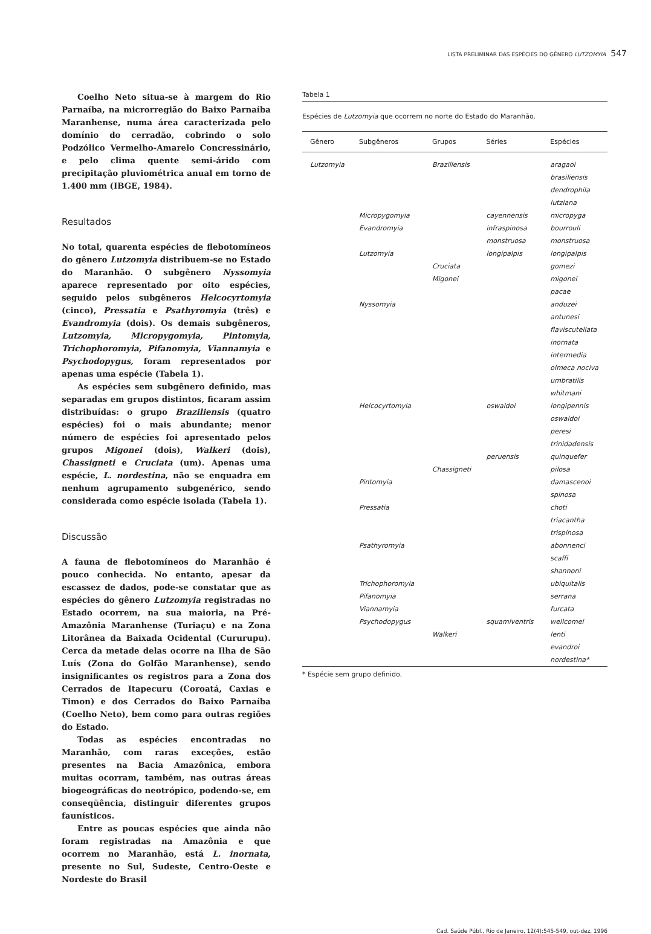LISTA PRELIMINAR DAS ESPÉCIES DO GÊNERO LUTZOMYIA 547
Coelho Neto situa-se à margem do Rio Parnaíba, na microrregião do Baixo Parnaíba Maranhense, numa área caracterizada pelo domínio do cerradão, cobrindo o solo Podzólico Vermelho-Amarelo Concressinário, e pelo clima quente semi-árido com precipitação pluviométrica anual em torno de 1.400 mm (IBGE, 1984).
Resultados
No total, quarenta espécies de flebotomíneos do gênero Lutzomyia distribuem-se no Estado do Maranhão. O subgênero Nyssomyia aparece representado por oito espécies, seguido pelos subgêneros Helcocyrtomyia (cinco), Pressatia e Psathyromyia (três) e Evandromyia (dois). Os demais subgêneros, Lutzomyia, Micropygomyia, Pintomyia, Trichophoromyia, Pifanomyia, Viannamyia e Psychodopygus, foram representados por apenas uma espécie (Tabela 1).
As espécies sem subgênero definido, mas separadas em grupos distintos, ficaram assim distribuídas: o grupo Braziliensis (quatro espécies) foi o mais abundante; menor número de espécies foi apresentado pelos grupos Migonei (dois), Walkeri (dois), Chassigneti e Cruciata (um). Apenas uma espécie, L. nordestina, não se enquadra em nenhum agrupamento subgenérico, sendo considerada como espécie isolada (Tabela 1).
Discussão
A fauna de flebotomíneos do Maranhão é pouco conhecida. No entanto, apesar da escassez de dados, pode-se constatar que as espécies do gênero Lutzomyia registradas no Estado ocorrem, na sua maioria, na Pré-Amazônia Maranhense (Turiaçu) e na Zona Litorânea da Baixada Ocidental (Cururupu). Cerca da metade delas ocorre na Ilha de São Luís (Zona do Golfão Maranhense), sendo insignificantes os registros para a Zona dos Cerrados de Itapecuru (Coroatá, Caxias e Timon) e dos Cerrados do Baixo Parnaíba (Coelho Neto), bem como para outras regiões do Estado.
Todas as espécies encontradas no Maranhão, com raras exceções, estão presentes na Bacia Amazônica, embora muitas ocorram, também, nas outras áreas biogeográficas do neotrópico, podendo-se, em conseqüência, distinguir diferentes grupos faunísticos.
Entre as poucas espécies que ainda não foram registradas na Amazônia e que ocorrem no Maranhão, está L. inornata, presente no Sul, Sudeste, Centro-Oeste e Nordeste do Brasil
Tabela 1
Espécies de Lutzomyia que ocorrem no norte do Estado do Maranhão.
| Gênero | Subgêneros | Grupos | Séries | Espécies |
| --- | --- | --- | --- | --- |
| Lutzomyia | | Braziliensis | | aragaoi |
| | | | | brasiliensis |
| | | | | dendrophila |
| | | | | lutziana |
| | Micropygomyia | | cayennensis | micropyga |
| | Evandromyia | | infraspinosa | bourrouli |
| | | | monstruosa | monstruosa |
| | Lutzomyia | | longipalpis | longipalpis |
| | | Cruciata | | gomezi |
| | | Migonei | | migonei |
| | | | | pacae |
| | Nyssomyia | | | anduzei |
| | | | | antunesi |
| | | | | flaviscutellata |
| | | | | inornata |
| | | | | intermedia |
| | | | | olmeca nociva |
| | | | | umbratilis |
| | | | | whitmani |
| | Helcocyrtomyia | | oswaldoi | longipennis |
| | | | | oswaldoi |
| | | | | peresi |
| | | | | trinidadensis |
| | | | peruensis | quinquefer |
| | | Chassigneti | | pilosa |
| | Pintomyia | | | damascenoi |
| | | | | spinosa |
| | Pressatia | | | choti |
| | | | | triacantha |
| | | | | trispinosa |
| | Psathyromyia | | | abonnenci |
| | | | | scaffi |
| | | | | shannoni |
| | Trichophoromyia | | | ubiquitalis |
| | Pifanomyia | | | serrana |
| | Viannamyia | | | furcata |
| | Psychodopygus | | squamiventris | wellcomei |
| | | Walkeri | | lenti |
| | | | | evandroi |
| | | | | nordestina* |
* Espécie sem grupo definido.
Cad. Saúde Públ., Rio de Janeiro, 12(4):545-549, out-dez, 1996